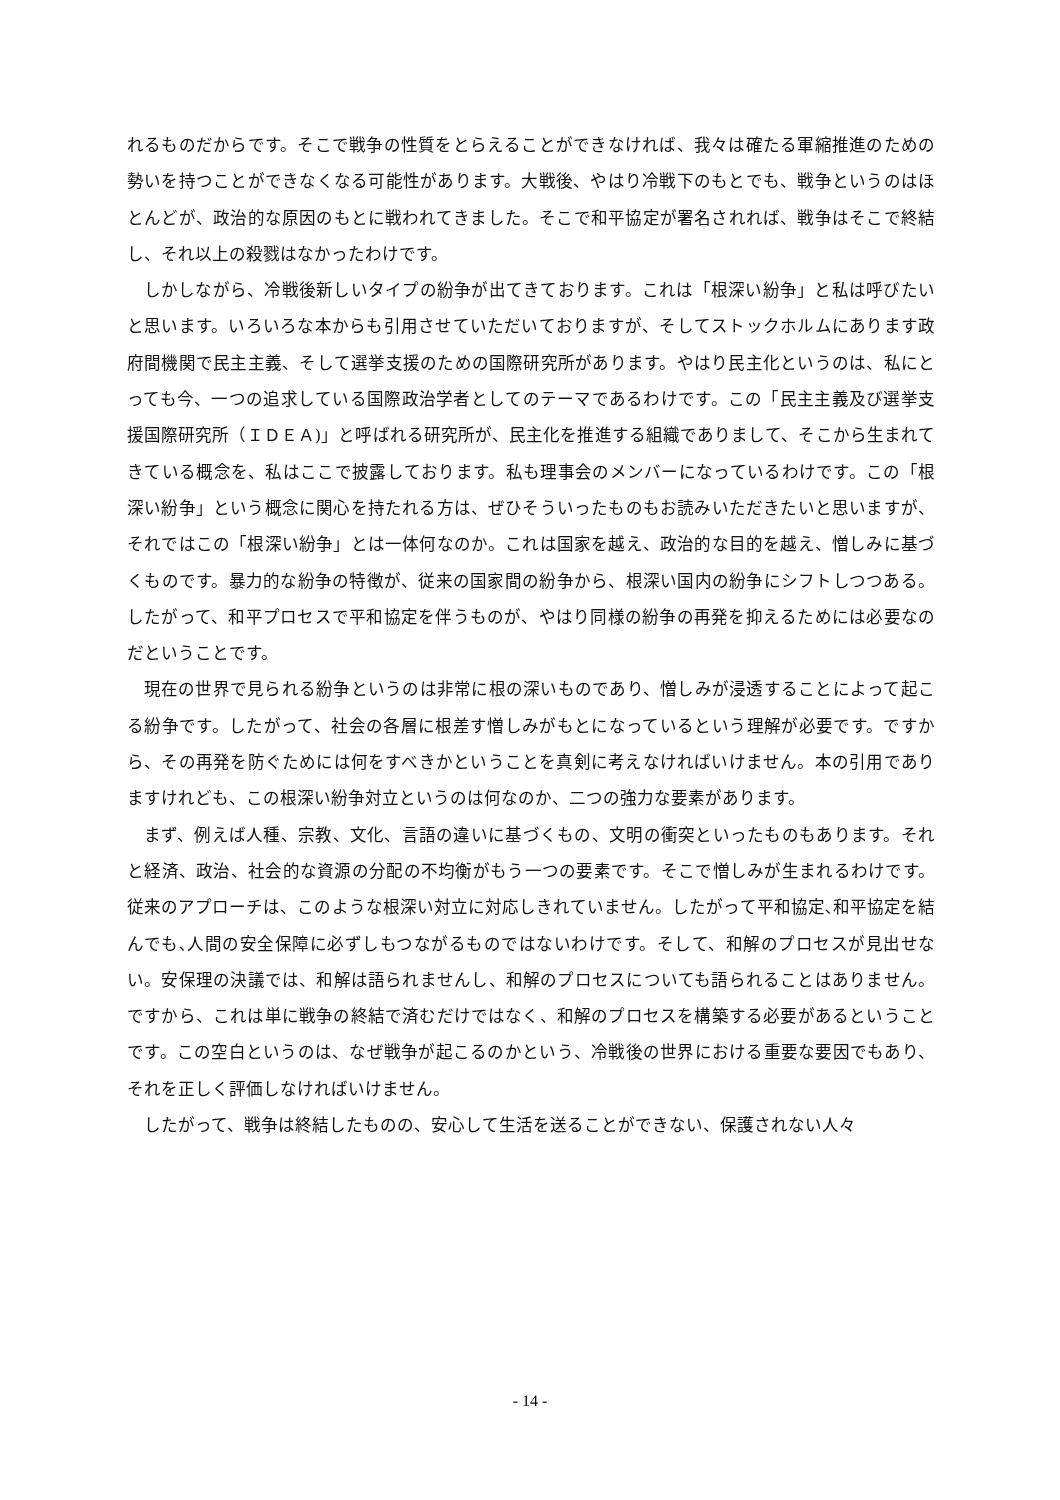れるものだからです。そこで戦争の性質をとらえることができなければ、我々は確たる軍縮推進のための勢いを持つことができなくなる可能性があります。大戦後、やはり冷戦下のもとでも、戦争というのはほとんどが、政治的な原因のもとに戦われてきました。そこで和平協定が署名されれば、戦争はそこで終結し、それ以上の殺戮はなかったわけです。
しかしながら、冷戦後新しいタイプの紛争が出てきております。これは「根深い紛争」と私は呼びたいと思います。いろいろな本からも引用させていただいておりますが、そしてストックホルムにあります政府間機関で民主主義、そして選挙支援のための国際研究所があります。やはり民主化というのは、私にとっても今、一つの追求している国際政治学者としてのテーマであるわけです。この「民主主義及び選挙支援国際研究所（ＩＤＥＡ)」と呼ばれる研究所が、民主化を推進する組織でありまして、そこから生まれてきている概念を、私はここで披露しております。私も理事会のメンバーになっているわけです。この「根深い紛争」という概念に関心を持たれる方は、ぜひそういったものもお読みいただきたいと思いますが、それではこの「根深い紛争」とは一体何なのか。これは国家を越え、政治的な目的を越え、憎しみに基づくものです。暴力的な紛争の特徴が、従来の国家間の紛争から、根深い国内の紛争にシフトしつつある。したがって、和平プロセスで平和協定を伴うものが、やはり同様の紛争の再発を抑えるためには必要なのだということです。
現在の世界で見られる紛争というのは非常に根の深いものであり、憎しみが浸透することによって起こる紛争です。したがって、社会の各層に根差す憎しみがもとになっているという理解が必要です。ですから、その再発を防ぐためには何をすべきかということを真剣に考えなければいけません。本の引用でありますけれども、この根深い紛争対立というのは何なのか、二つの強力な要素があります。
まず、例えば人種、宗教、文化、言語の違いに基づくもの、文明の衝突といったものもあります。それと経済、政治、社会的な資源の分配の不均衡がもう一つの要素です。そこで憎しみが生まれるわけです。従来のアプローチは、このような根深い対立に対応しきれていません。したがって平和協定､和平協定を結んでも､人間の安全保障に必ずしもつながるものではないわけです。そして、和解のプロセスが見出せない。安保理の決議では、和解は語られませんし、和解のプロセスについても語られることはありません。ですから、これは単に戦争の終結で済むだけではなく、和解のプロセスを構築する必要があるということです。この空白というのは、なぜ戦争が起こるのかという、冷戦後の世界における重要な要因でもあり、それを正しく評価しなければいけません。
したがって、戦争は終結したものの、安心して生活を送ることができない、保護されない人々
- 14 -